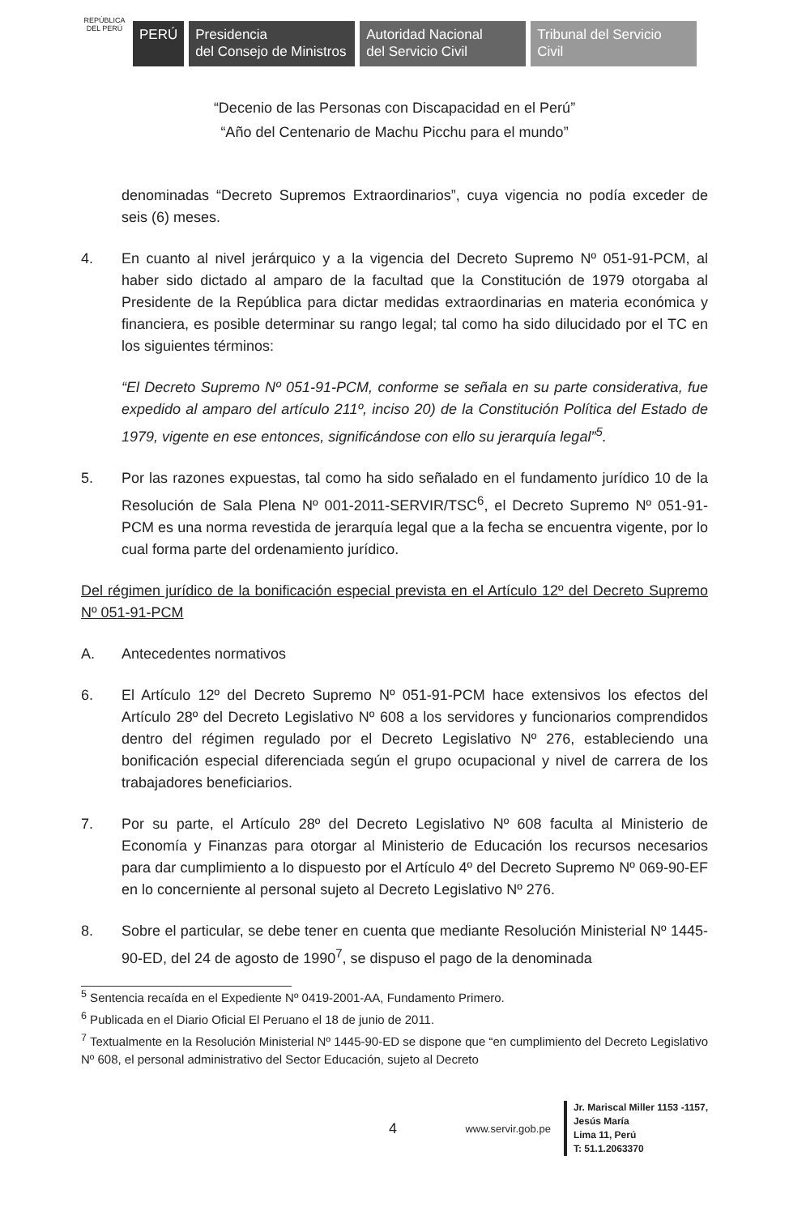REPÚBLICA DEL PERÚ
PERÚ
Presidencia
del Consejo de Ministros
Autoridad Nacional
del Servicio Civil
Tribunal del Servicio
Civil
“Decenio de las Personas con Discapacidad en el Perú”
“Año del Centenario de Machu Picchu para el mundo”
denominadas “Decreto Supremos Extraordinarios”, cuya vigencia no podía exceder de seis (6) meses.
4. En cuanto al nivel jerárquico y a la vigencia del Decreto Supremo Nº 051-91-PCM, al haber sido dictado al amparo de la facultad que la Constitución de 1979 otorgaba al Presidente de la República para dictar medidas extraordinarias en materia económica y financiera, es posible determinar su rango legal; tal como ha sido dilucidado por el TC en los siguientes términos:
“El Decreto Supremo Nº 051-91-PCM, conforme se señala en su parte considerativa, fue expedido al amparo del artículo 211º, inciso 20) de la Constitución Política del Estado de 1979, vigente en ese entonces, significándose con ello su jerarquía legal”<sup>5</sup>.
5. Por las razones expuestas, tal como ha sido señalado en el fundamento jurídico 10 de la Resolución de Sala Plena Nº 001-2011-SERVIR/TSC<sup>6</sup>, el Decreto Supremo Nº 051-91-PCM es una norma revestida de jerarquía legal que a la fecha se encuentra vigente, por lo cual forma parte del ordenamiento jurídico.
Del régimen jurídico de la bonificación especial prevista en el Artículo 12º del Decreto Supremo Nº 051-91-PCM
A. Antecedentes normativos
6. El Artículo 12º del Decreto Supremo Nº 051-91-PCM hace extensivos los efectos del Artículo 28º del Decreto Legislativo Nº 608 a los servidores y funcionarios comprendidos dentro del régimen regulado por el Decreto Legislativo Nº 276, estableciendo una bonificación especial diferenciada según el grupo ocupacional y nivel de carrera de los trabajadores beneficiarios.
7. Por su parte, el Artículo 28º del Decreto Legislativo Nº 608 faculta al Ministerio de Economía y Finanzas para otorgar al Ministerio de Educación los recursos necesarios para dar cumplimiento a lo dispuesto por el Artículo 4º del Decreto Supremo Nº 069-90-EF en lo concerniente al personal sujeto al Decreto Legislativo Nº 276.
8. Sobre el particular, se debe tener en cuenta que mediante Resolución Ministerial Nº 1445-90-ED, del 24 de agosto de 1990<sup>7</sup>, se dispuso el pago de la denominada
<sup>5</sup> Sentencia recaída en el Expediente Nº 0419-2001-AA, Fundamento Primero.
<sup>6</sup> Publicada en el Diario Oficial El Peruano el 18 de junio de 2011.
<sup>7</sup> Textualmente en la Resolución Ministerial Nº 1445-90-ED se dispone que “en cumplimiento del Decreto Legislativo Nº 608, el personal administrativo del Sector Educación, sujeto al Decreto
4
www.servir.gob.pe
Jr. Mariscal Miller 1153 -1157,
Jesús María
Lima 11, Perú
T: 51.1.2063370